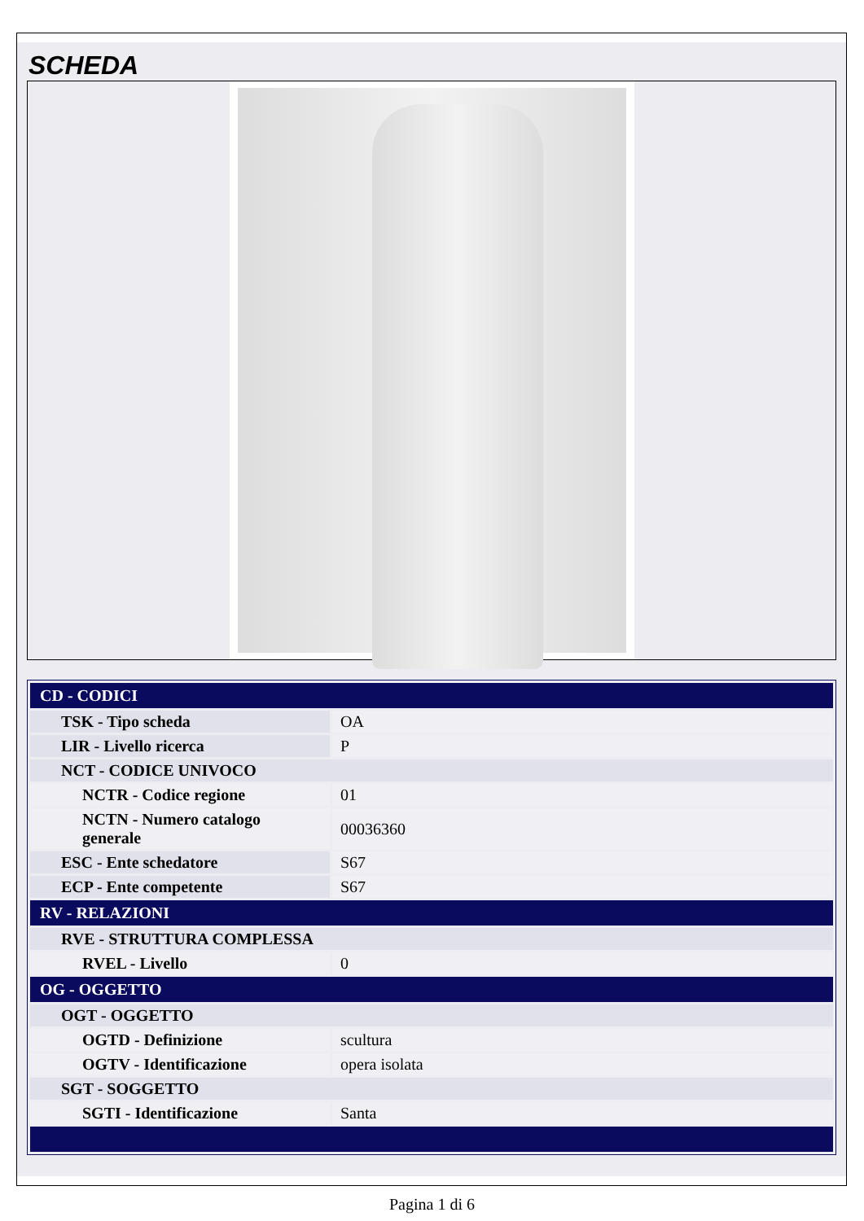SCHEDA
| CD - CODICI | |
| TSK - Tipo scheda | OA |
| LIR - Livello ricerca | P |
| NCT - CODICE UNIVOCO | |
| NCTR - Codice regione | 01 |
| NCTN - Numero catalogo generale | 00036360 |
| ESC - Ente schedatore | S67 |
| ECP - Ente competente | S67 |
| RV - RELAZIONI | |
| RVE - STRUTTURA COMPLESSA | |
| RVEL - Livello | 0 |
| OG - OGGETTO | |
| OGT - OGGETTO | |
| OGTD - Definizione | scultura |
| OGTV - Identificazione | opera isolata |
| SGT - SOGGETTO | |
| SGTI - Identificazione | Santa |
Pagina 1 di 6